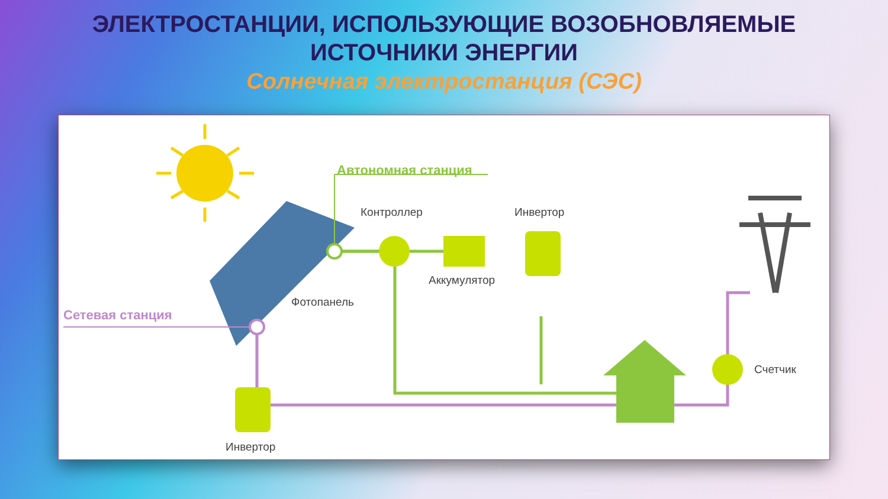ЭЛЕКТРОСТАНЦИИ, ИСПОЛЬЗУЮЩИЕ ВОЗОБНОВЛЯЕМЫЕ
ИСТОЧНИКИ ЭНЕРГИИ
Солнечная электростанция (СЭС)
Автономная станция
Контроллер
Инвертор
Аккумулятор
Фотопанель
Сетевая станция
Счетчик
Инвертор